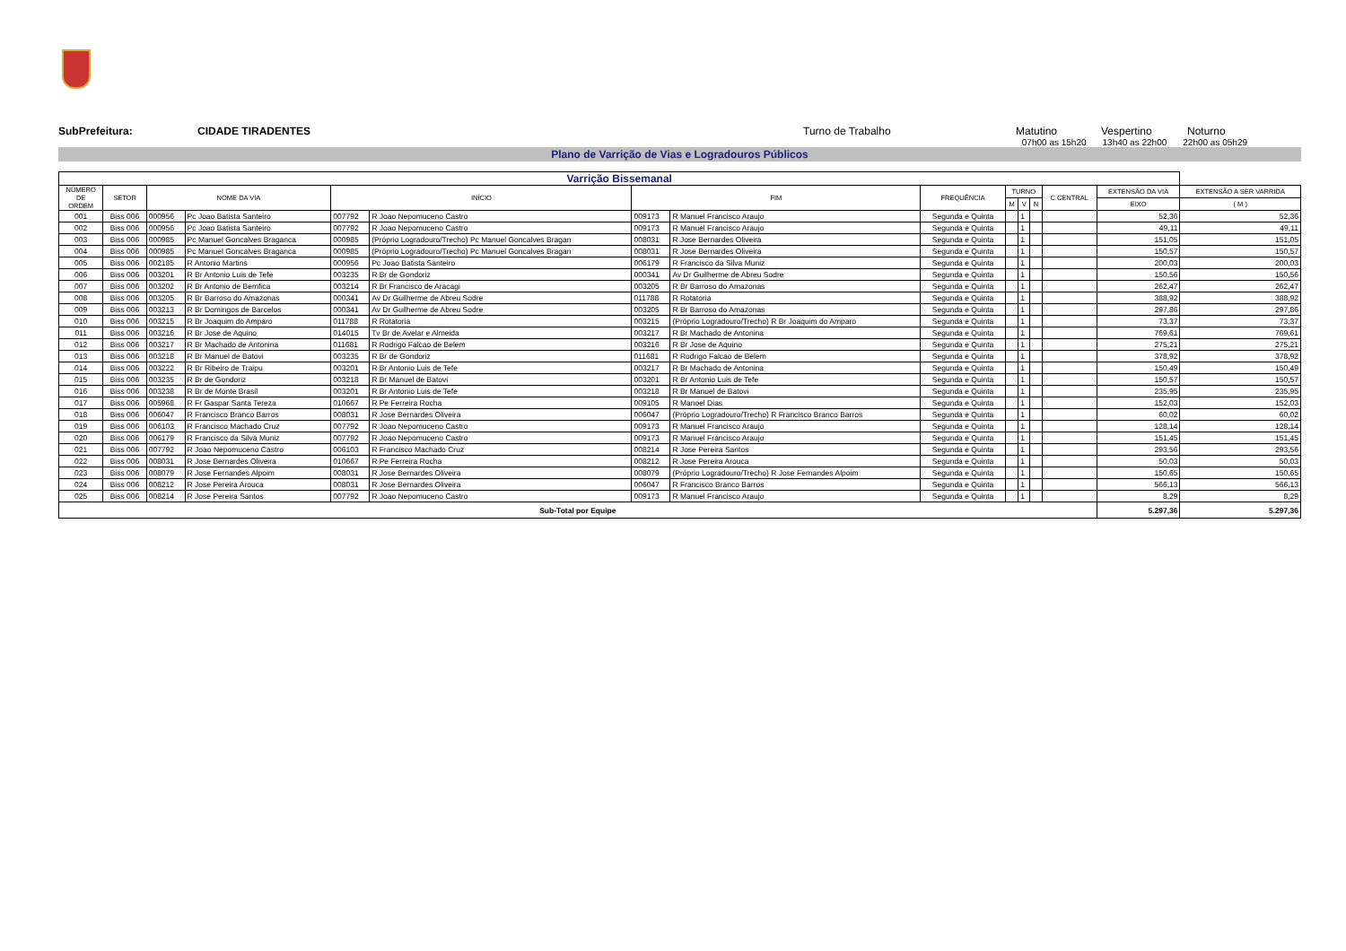SubPrefeitura: CIDADE TIRADENTES Turno de Trabalho Matutino Vespertino Noturno
07h00 as 15h20 13h40 as 22h00 22h00 as 05h29
Plano de Varrição de Vias e Logradouros Públicos
| Varrição Bissemanal | | | | | | | | | | | | | | |
| NÚMERO DE ORDEM | SETOR | NOME DA VIA | | INÍCIO | | FIM | | FREQUÊNCIA | TURNO | | | C.CENTRAL | EXTENSÃO DA VIA | EXTENSÃO A SER VARRIDA |
| | | | | | | | | | M | V | N | | EIXO | ( M ) |
| 001 | Biss 006 | 000956 | Pc Joao Batista Santeiro | 007792 | R Joao Nepomuceno Castro | 009173 | R Manuel Francisco Araujo | Segunda e Quinta | | 1 | | | 52,36 | 52,36 |
| 002 | Biss 006 | 000956 | Pc Joao Batista Santeiro | 007792 | R Joao Nepomuceno Castro | 009173 | R Manuel Francisco Araujo | Segunda e Quinta | | 1 | | | 49,11 | 49,11 |
| 003 | Biss 006 | 000985 | Pc Manuel Goncalves Braganca | 000985 | (Próprio Logradouro/Trecho) Pc Manuel Goncalves Bragan | 008031 | R Jose Bernardes Oliveira | Segunda e Quinta | | 1 | | | 151,05 | 151,05 |
| 004 | Biss 006 | 000985 | Pc Manuel Goncalves Braganca | 000985 | (Próprio Logradouro/Trecho) Pc Manuel Goncalves Bragan | 008031 | R Jose Bernardes Oliveira | Segunda e Quinta | | 1 | | | 150,57 | 150,57 |
| 005 | Biss 006 | 002185 | R Antonio Martins | 000956 | Pc Joao Batista Santeiro | 006179 | R Francisco da Silva Muniz | Segunda e Quinta | | 1 | | | 200,03 | 200,03 |
| 006 | Biss 006 | 003201 | R Br Antonio Luis de Tefe | 003235 | R Br de Gondoriz | 000341 | Av Dr Guilherme de Abreu Sodre | Segunda e Quinta | | 1 | | | 150,56 | 150,56 |
| 007 | Biss 006 | 003202 | R Br Antonio de Bemfica | 003214 | R Br Francisco de Aracagi | 003205 | R Br Barroso do Amazonas | Segunda e Quinta | | 1 | | | 262,47 | 262,47 |
| 008 | Biss 006 | 003205 | R Br Barroso do Amazonas | 000341 | Av Dr Guilherme de Abreu Sodre | 011788 | R Rotatoria | Segunda e Quinta | | 1 | | | 388,92 | 388,92 |
| 009 | Biss 006 | 003213 | R Br Domingos de Barcelos | 000341 | Av Dr Guilherme de Abreu Sodre | 003205 | R Br Barroso do Amazonas | Segunda e Quinta | | 1 | | | 297,86 | 297,86 |
| 010 | Biss 006 | 003215 | R Br Joaquim do Amparo | 011788 | R Rotatoria | 003215 | (Próprio Logradouro/Trecho) R Br Joaquim do Amparo | Segunda e Quinta | | 1 | | | 73,37 | 73,37 |
| 011 | Biss 006 | 003216 | R Br Jose de Aquino | 014015 | Tv Br de Avelar e Almeida | 003217 | R Br Machado de Antonina | Segunda e Quinta | | 1 | | | 769,61 | 769,61 |
| 012 | Biss 006 | 003217 | R Br Machado de Antonina | 011681 | R Rodrigo Falcao de Belem | 003216 | R Br Jose de Aquino | Segunda e Quinta | | 1 | | | 275,21 | 275,21 |
| 013 | Biss 006 | 003218 | R Br Manuel de Batovi | 003235 | R Br de Gondoriz | 011681 | R Rodrigo Falcao de Belem | Segunda e Quinta | | 1 | | | 378,92 | 378,92 |
| 014 | Biss 006 | 003222 | R Br Ribeiro de Traipu | 003201 | R Br Antonio Luis de Tefe | 003217 | R Br Machado de Antonina | Segunda e Quinta | | 1 | | | 150,49 | 150,49 |
| 015 | Biss 006 | 003235 | R Br de Gondoriz | 003218 | R Br Manuel de Batovi | 003201 | R Br Antonio Luis de Tefe | Segunda e Quinta | | 1 | | | 150,57 | 150,57 |
| 016 | Biss 006 | 003238 | R Br de Monte Brasil | 003201 | R Br Antonio Luis de Tefe | 003218 | R Br Manuel de Batovi | Segunda e Quinta | | 1 | | | 235,95 | 235,95 |
| 017 | Biss 006 | 005968 | R Fr Gaspar Santa Tereza | 010667 | R Pe Ferreira Rocha | 009105 | R Manoel Dias | Segunda e Quinta | | 1 | | | 152,03 | 152,03 |
| 018 | Biss 006 | 006047 | R Francisco Branco Barros | 008031 | R Jose Bernardes Oliveira | 006047 | (Próprio Logradouro/Trecho) R Francisco Branco Barros | Segunda e Quinta | | 1 | | | 60,02 | 60,02 |
| 019 | Biss 006 | 006103 | R Francisco Machado Cruz | 007792 | R Joao Nepomuceno Castro | 009173 | R Manuel Francisco Araujo | Segunda e Quinta | | 1 | | | 128,14 | 128,14 |
| 020 | Biss 006 | 006179 | R Francisco da Silva Muniz | 007792 | R Joao Nepomuceno Castro | 009173 | R Manuel Francisco Araujo | Segunda e Quinta | | 1 | | | 151,45 | 151,45 |
| 021 | Biss 006 | 007792 | R Joao Nepomuceno Castro | 006103 | R Francisco Machado Cruz | 008214 | R Jose Pereira Santos | Segunda e Quinta | | 1 | | | 293,56 | 293,56 |
| 022 | Biss 006 | 008031 | R Jose Bernardes Oliveira | 010667 | R Pe Ferreira Rocha | 008212 | R Jose Pereira Arouca | Segunda e Quinta | | 1 | | | 50,03 | 50,03 |
| 023 | Biss 006 | 008079 | R Jose Fernandes Alpoim | 008031 | R Jose Bernardes Oliveira | 008079 | (Próprio Logradouro/Trecho) R Jose Fernandes Alpoim | Segunda e Quinta | | 1 | | | 150,65 | 150,65 |
| 024 | Biss 006 | 008212 | R Jose Pereira Arouca | 008031 | R Jose Bernardes Oliveira | 006047 | R Francisco Branco Barros | Segunda e Quinta | | 1 | | | 566,13 | 566,13 |
| 025 | Biss 006 | 008214 | R Jose Pereira Santos | 007792 | R Joao Nepomuceno Castro | 009173 | R Manuel Francisco Araujo | Segunda e Quinta | | 1 | | | 8,29 | 8,29 |
| Sub-Total por Equipe | | | | | | | | | | | | | 5.297,36 | 5.297,36 |